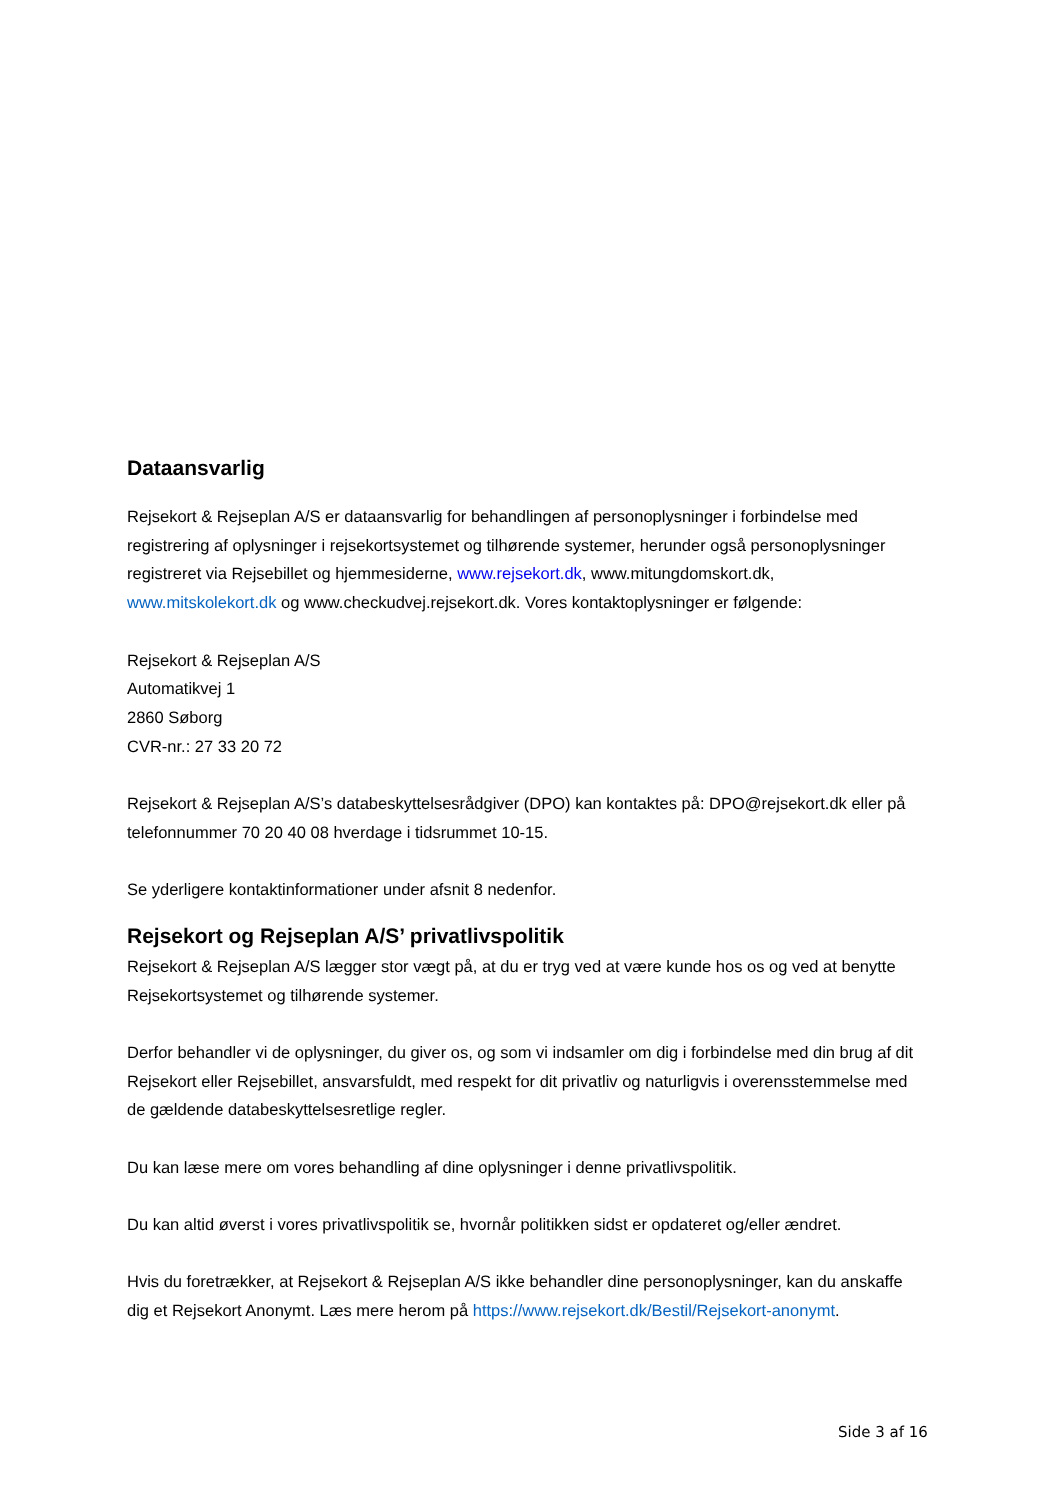Dataansvarlig
Rejsekort & Rejseplan A/S er dataansvarlig for behandlingen af personoplysninger i forbindelse med registrering af oplysninger i rejsekortsystemet og tilhørende systemer, herunder også personoplysninger registreret via Rejsebillet og hjemmesiderne, www.rejsekort.dk, www.mitungdomskort.dk, www.mitskolekort.dk og www.checkudvej.rejsekort.dk. Vores kontaktoplysninger er følgende:
Rejsekort & Rejseplan A/S
Automatikvej 1
2860 Søborg
CVR-nr.: 27 33 20 72
Rejsekort & Rejseplan A/S’s databeskyttelsesrådgiver (DPO) kan kontaktes på: DPO@rejsekort.dk eller på telefonnummer 70 20 40 08 hverdage i tidsrummet 10-15.
Se yderligere kontaktinformationer under afsnit 8 nedenfor.
Rejsekort og Rejseplan A/S’ privatlivspolitik
Rejsekort & Rejseplan A/S lægger stor vægt på, at du er tryg ved at være kunde hos os og ved at benytte Rejsekortsystemet og tilhørende systemer.
Derfor behandler vi de oplysninger, du giver os, og som vi indsamler om dig i forbindelse med din brug af dit Rejsekort eller Rejsebillet, ansvarsfuldt, med respekt for dit privatliv og naturligvis i overensstemmelse med de gældende databeskyttelsesretlige regler.
Du kan læse mere om vores behandling af dine oplysninger i denne privatlivspolitik.
Du kan altid øverst i vores privatlivspolitik se, hvornår politikken sidst er opdateret og/eller ændret.
Hvis du foretrækker, at Rejsekort & Rejseplan A/S ikke behandler dine personoplysninger, kan du anskaffe dig et Rejsekort Anonymt. Læs mere herom på https://www.rejsekort.dk/Bestil/Rejsekort-anonymt.
Side 3 af 16